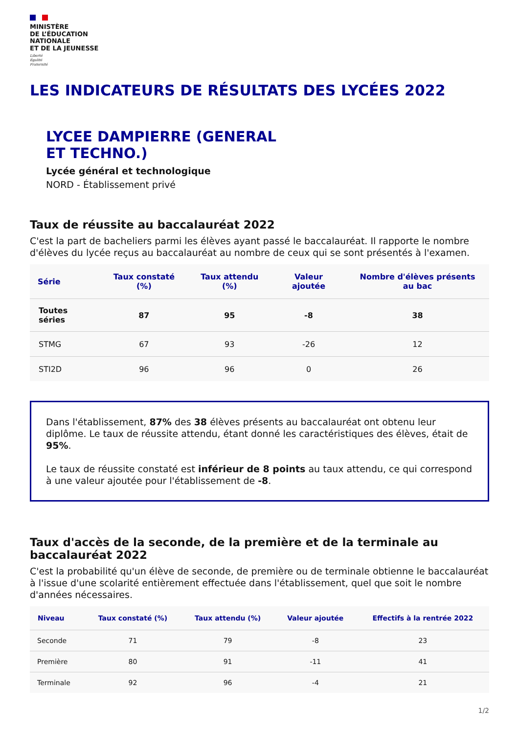MINISTÈRE
DE L’ÉDUCATION
NATIONALE
ET DE LA JEUNESSE
Liberté
Égalité
Fraternité
LES INDICATEURS DE RÉSULTATS DES LYCÉES 2022
LYCEE DAMPIERRE (GENERAL
ET TECHNO.)
Lycée général et technologique
NORD - Établissement privé
Taux de réussite au baccalauréat 2022
C'est la part de bacheliers parmi les élèves ayant passé le baccalauréat. Il rapporte le nombre d'élèves du lycée reçus au baccalauréat au nombre de ceux qui se sont présentés à l'examen.
| Série | Taux constaté (%) | Taux attendu (%) | Valeur ajoutée | Nombre d'élèves présents au bac |
| --- | --- | --- | --- | --- |
| Toutes séries | 87 | 95 | -8 | 38 |
| STMG | 67 | 93 | -26 | 12 |
| STI2D | 96 | 96 | 0 | 26 |
Dans l'établissement, 87% des 38 élèves présents au baccalauréat ont obtenu leur diplôme. Le taux de réussite attendu, étant donné les caractéristiques des élèves, était de 95%.
Le taux de réussite constaté est inférieur de 8 points au taux attendu, ce qui correspond à une valeur ajoutée pour l'établissement de -8.
Taux d'accès de la seconde, de la première et de la terminale au baccalauréat 2022
C'est la probabilité qu'un élève de seconde, de première ou de terminale obtienne le baccalauréat à l'issue d'une scolarité entièrement effectuée dans l'établissement, quel que soit le nombre d'années nécessaires.
| Niveau | Taux constaté (%) | Taux attendu (%) | Valeur ajoutée | Effectifs à la rentrée 2022 |
| --- | --- | --- | --- | --- |
| Seconde | 71 | 79 | -8 | 23 |
| Première | 80 | 91 | -11 | 41 |
| Terminale | 92 | 96 | -4 | 21 |
1/2